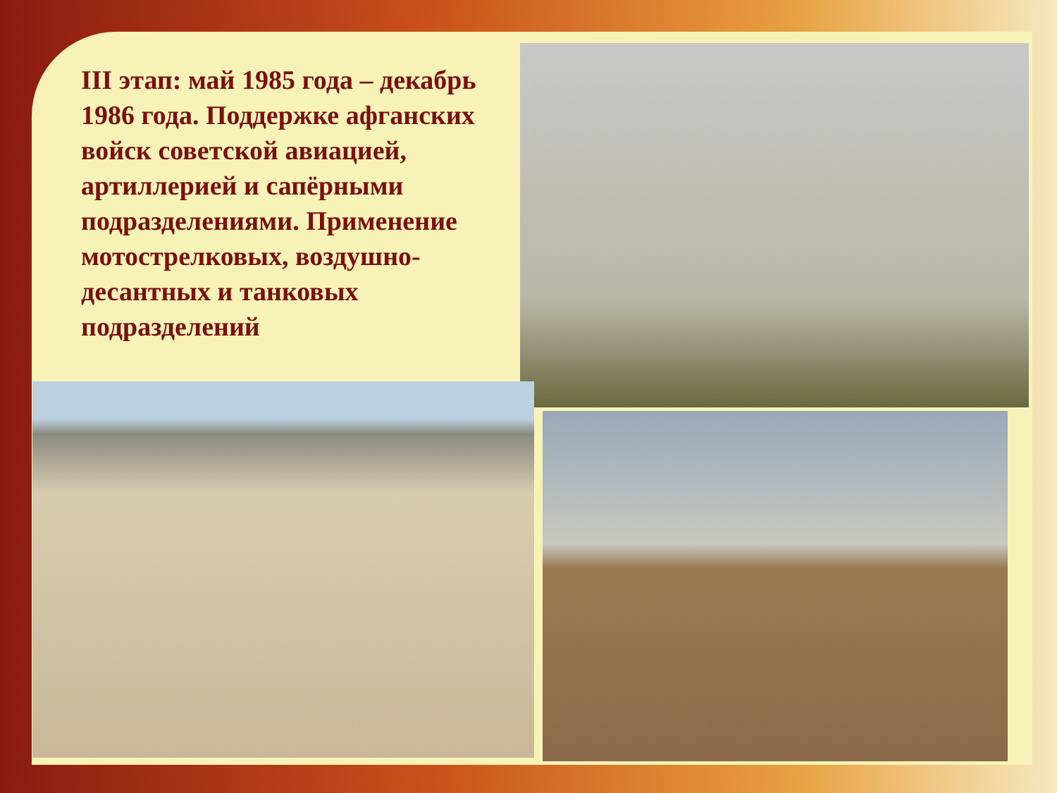III этап: май 1985 года – декабрь 1986 года. Поддержке афганских войск советской авиацией, артиллерией и сапёрными подразделениями. Применение мотострелковых, воздушно-десантных и танковых подразделений